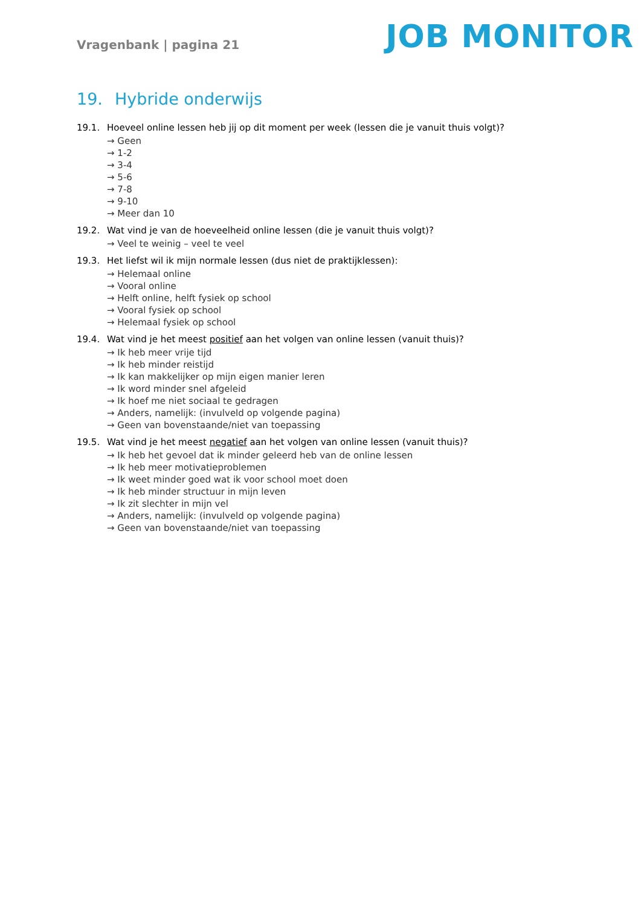Vragenbank | pagina 21
JOB MONITOR
19. Hybride onderwijs
19.1. Hoeveel online lessen heb jij op dit moment per week (lessen die je vanuit thuis volgt)?
→ Geen
→ 1-2
→ 3-4
→ 5-6
→ 7-8
→ 9-10
→ Meer dan 10
19.2. Wat vind je van de hoeveelheid online lessen (die je vanuit thuis volgt)?
→ Veel te weinig – veel te veel
19.3. Het liefst wil ik mijn normale lessen (dus niet de praktijklessen):
→ Helemaal online
→ Vooral online
→ Helft online, helft fysiek op school
→ Vooral fysiek op school
→ Helemaal fysiek op school
19.4. Wat vind je het meest positief aan het volgen van online lessen (vanuit thuis)?
→ Ik heb meer vrije tijd
→ Ik heb minder reistijd
→ Ik kan makkelijker op mijn eigen manier leren
→ Ik word minder snel afgeleid
→ Ik hoef me niet sociaal te gedragen
→ Anders, namelijk: (invulveld op volgende pagina)
→ Geen van bovenstaande/niet van toepassing
19.5. Wat vind je het meest negatief aan het volgen van online lessen (vanuit thuis)?
→ Ik heb het gevoel dat ik minder geleerd heb van de online lessen
→ Ik heb meer motivatieproblemen
→ Ik weet minder goed wat ik voor school moet doen
→ Ik heb minder structuur in mijn leven
→ Ik zit slechter in mijn vel
→ Anders, namelijk: (invulveld op volgende pagina)
→ Geen van bovenstaande/niet van toepassing